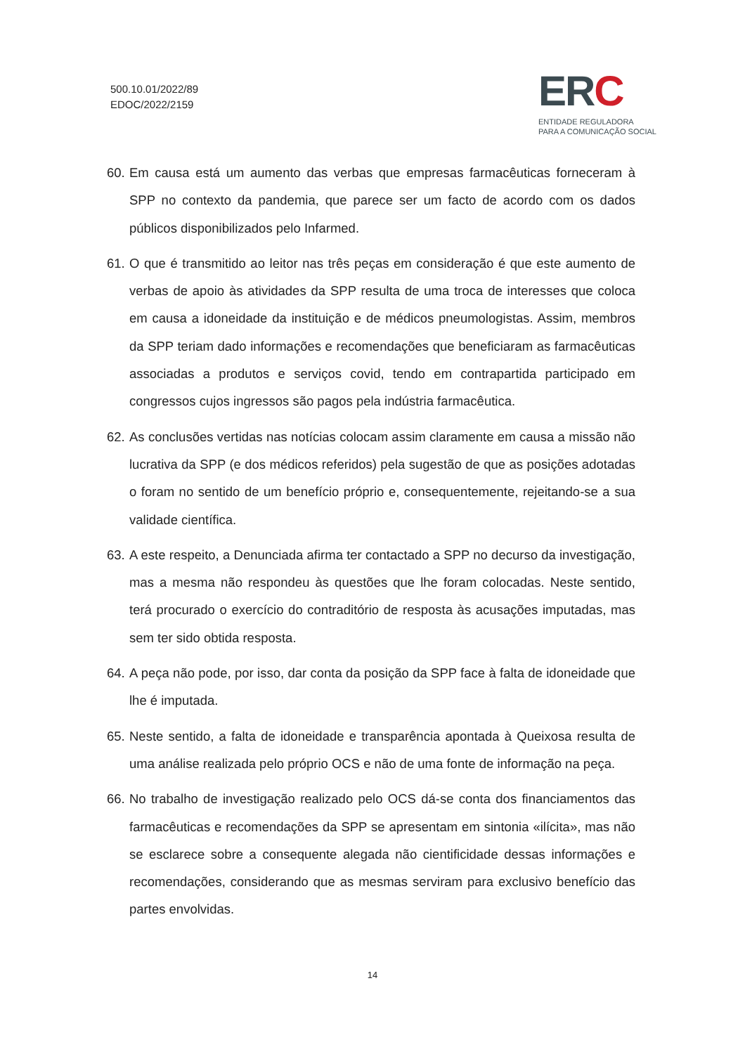500.10.01/2022/89
EDOC/2022/2159
ERC
ENTIDADE REGULADORA
PARA A COMUNICAÇÃO SOCIAL
60.
Em causa está um aumento das verbas que empresas farmacêuticas forneceram à SPP no contexto da pandemia, que parece ser um facto de acordo com os dados públicos disponibilizados pelo Infarmed.
61.
O que é transmitido ao leitor nas três peças em consideração é que este aumento de verbas de apoio às atividades da SPP resulta de uma troca de interesses que coloca em causa a idoneidade da instituição e de médicos pneumologistas. Assim, membros da SPP teriam dado informações e recomendações que beneficiaram as farmacêuticas associadas a produtos e serviços covid, tendo em contrapartida participado em congressos cujos ingressos são pagos pela indústria farmacêutica.
62.
As conclusões vertidas nas notícias colocam assim claramente em causa a missão não lucrativa da SPP (e dos médicos referidos) pela sugestão de que as posições adotadas o foram no sentido de um benefício próprio e, consequentemente, rejeitando-se a sua validade científica.
63.
A este respeito, a Denunciada afirma ter contactado a SPP no decurso da investigação, mas a mesma não respondeu às questões que lhe foram colocadas. Neste sentido, terá procurado o exercício do contraditório de resposta às acusações imputadas, mas sem ter sido obtida resposta.
64.
A peça não pode, por isso, dar conta da posição da SPP face à falta de idoneidade que lhe é imputada.
65.
Neste sentido, a falta de idoneidade e transparência apontada à Queixosa resulta de uma análise realizada pelo próprio OCS e não de uma fonte de informação na peça.
66.
No trabalho de investigação realizado pelo OCS dá-se conta dos financiamentos das farmacêuticas e recomendações da SPP se apresentam em sintonia «ilícita», mas não se esclarece sobre a consequente alegada não cientificidade dessas informações e recomendações, considerando que as mesmas serviram para exclusivo benefício das partes envolvidas.
14